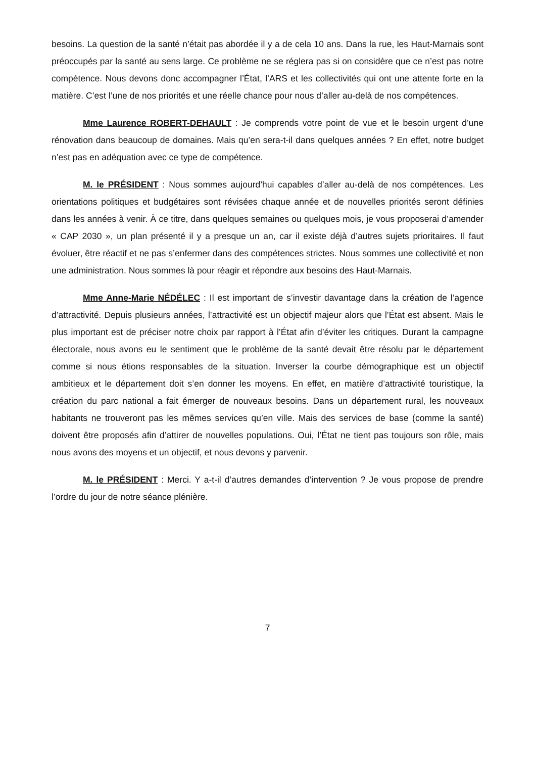besoins. La question de la santé n’était pas abordée il y a de cela 10 ans. Dans la rue, les Haut-Marnais sont préoccupés par la santé au sens large. Ce problème ne se réglera pas si on considère que ce n’est pas notre compétence. Nous devons donc accompagner l’État, l’ARS et les collectivités qui ont une attente forte en la matière. C’est l’une de nos priorités et une réelle chance pour nous d’aller au-delà de nos compétences.
Mme Laurence ROBERT-DEHAULT : Je comprends votre point de vue et le besoin urgent d’une rénovation dans beaucoup de domaines. Mais qu’en sera-t-il dans quelques années ? En effet, notre budget n’est pas en adéquation avec ce type de compétence.
M. le PRÉSIDENT : Nous sommes aujourd’hui capables d’aller au-delà de nos compétences. Les orientations politiques et budgétaires sont révisées chaque année et de nouvelles priorités seront définies dans les années à venir. À ce titre, dans quelques semaines ou quelques mois, je vous proposerai d’amender « CAP 2030 », un plan présenté il y a presque un an, car il existe déjà d’autres sujets prioritaires. Il faut évoluer, être réactif et ne pas s’enfermer dans des compétences strictes. Nous sommes une collectivité et non une administration. Nous sommes là pour réagir et répondre aux besoins des Haut-Marnais.
Mme Anne-Marie NÉDÉLEC : Il est important de s’investir davantage dans la création de l’agence d’attractivité. Depuis plusieurs années, l’attractivité est un objectif majeur alors que l’État est absent. Mais le plus important est de préciser notre choix par rapport à l’État afin d’éviter les critiques. Durant la campagne électorale, nous avons eu le sentiment que le problème de la santé devait être résolu par le département comme si nous étions responsables de la situation. Inverser la courbe démographique est un objectif ambitieux et le département doit s’en donner les moyens. En effet, en matière d’attractivité touristique, la création du parc national a fait émerger de nouveaux besoins. Dans un département rural, les nouveaux habitants ne trouveront pas les mêmes services qu’en ville. Mais des services de base (comme la santé) doivent être proposés afin d’attirer de nouvelles populations. Oui, l’État ne tient pas toujours son rôle, mais nous avons des moyens et un objectif, et nous devons y parvenir.
M. le PRÉSIDENT : Merci. Y a-t-il d’autres demandes d’intervention ? Je vous propose de prendre l’ordre du jour de notre séance plénière.
7